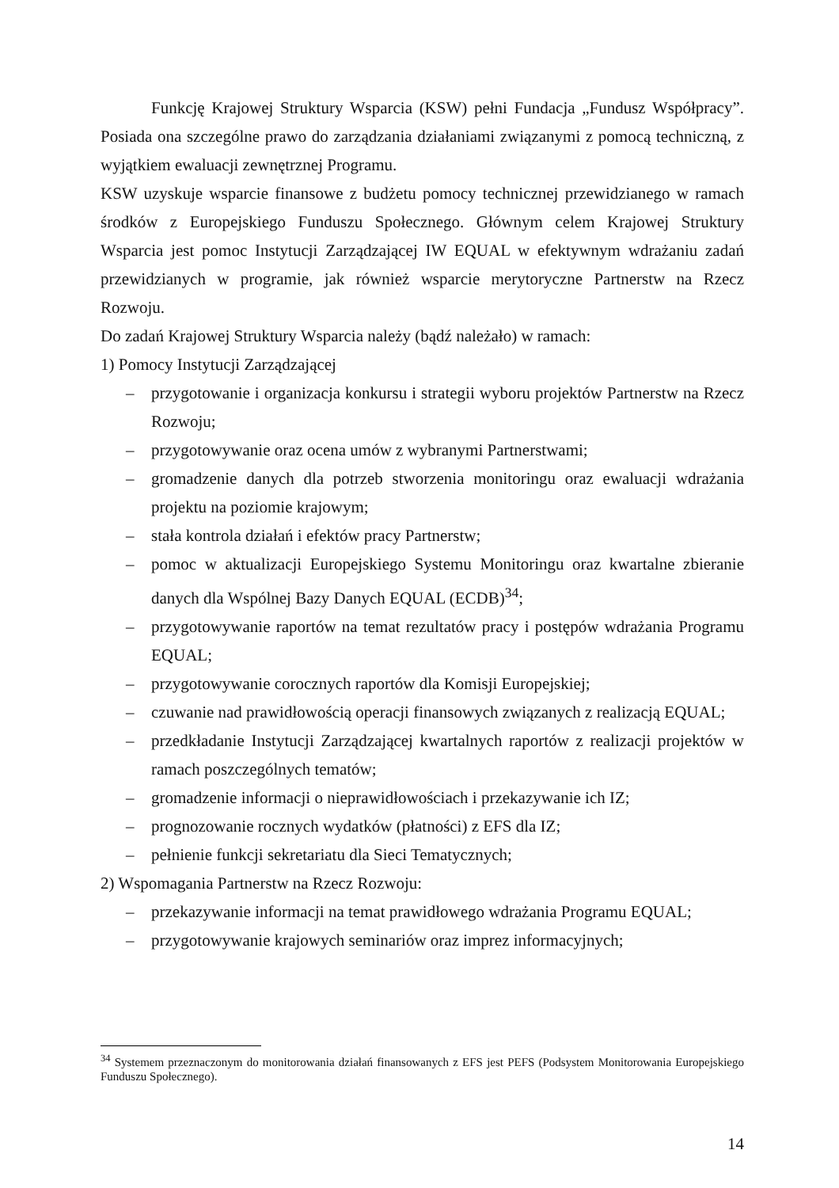Funkcję Krajowej Struktury Wsparcia (KSW) pełni Fundacja „Fundusz Współpracy”. Posiada ona szczególne prawo do zarządzania działaniami związanymi z pomocą techniczną, z wyjątkiem ewaluacji zewnętrznej Programu.
KSW uzyskuje wsparcie finansowe z budżetu pomocy technicznej przewidzianego w ramach środków z Europejskiego Funduszu Społecznego. Głównym celem Krajowej Struktury Wsparcia jest pomoc Instytucji Zarządzającej IW EQUAL w efektywnym wdrażaniu zadań przewidzianych w programie, jak również wsparcie merytoryczne Partnerstw na Rzecz Rozwoju.
Do zadań Krajowej Struktury Wsparcia należy (bądź należało) w ramach:
1) Pomocy Instytucji Zarządzającej
– przygotowanie i organizacja konkursu i strategii wyboru projektów Partnerstw na Rzecz Rozwoju;
– przygotowywanie oraz ocena umów z wybranymi Partnerstwami;
– gromadzenie danych dla potrzeb stworzenia monitoringu oraz ewaluacji wdrażania projektu na poziomie krajowym;
– stała kontrola działań i efektów pracy Partnerstw;
– pomoc w aktualizacji Europejskiego Systemu Monitoringu oraz kwartalne zbieranie danych dla Wspólnej Bazy Danych EQUAL (ECDB)<sup>34</sup>;
– przygotowywanie raportów na temat rezultatów pracy i postępów wdrażania Programu EQUAL;
– przygotowywanie corocznych raportów dla Komisji Europejskiej;
– czuwanie nad prawidłowością operacji finansowych związanych z realizacją EQUAL;
– przedkładanie Instytucji Zarządzającej kwartalnych raportów z realizacji projektów w ramach poszczególnych tematów;
– gromadzenie informacji o nieprawidłowościach i przekazywanie ich IZ;
– prognozowanie rocznych wydatków (płatności) z EFS dla IZ;
– pełnienie funkcji sekretariatu dla Sieci Tematycznych;
2) Wspomagania Partnerstw na Rzecz Rozwoju:
– przekazywanie informacji na temat prawidłowego wdrażania Programu EQUAL;
– przygotowywanie krajowych seminariów oraz imprez informacyjnych;
<sup>34</sup> Systemem przeznaczonym do monitorowania działań finansowanych z EFS jest PEFS (Podsystem Monitorowania Europejskiego Funduszu Społecznego).
14